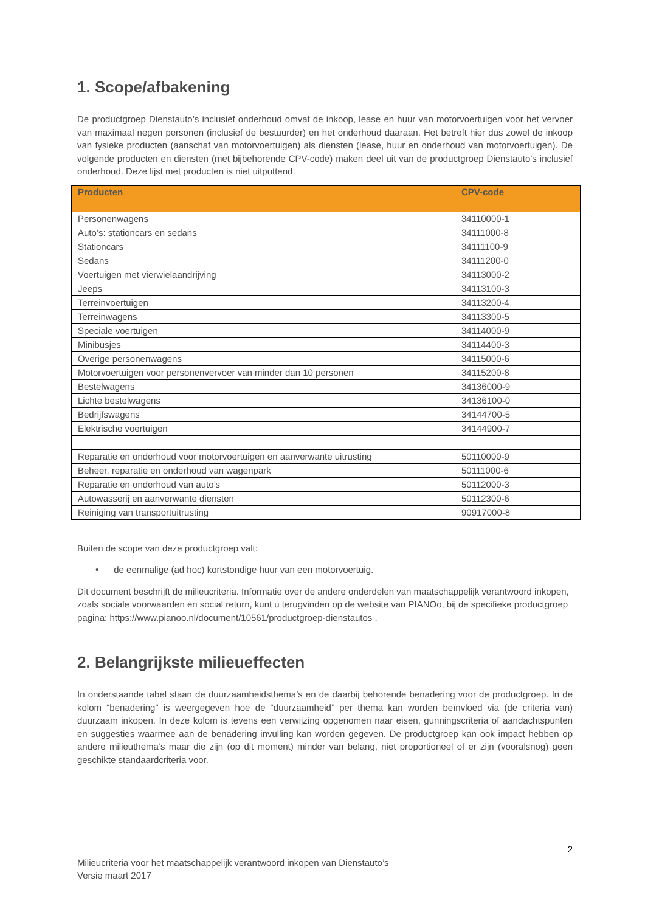1. Scope/afbakening
De productgroep Dienstauto’s inclusief onderhoud omvat de inkoop, lease en huur van motorvoertuigen voor het vervoer van maximaal negen personen (inclusief de bestuurder) en het onderhoud daaraan. Het betreft hier dus zowel de inkoop van fysieke producten (aanschaf van motorvoertuigen) als diensten (lease, huur en onderhoud van motorvoertuigen). De volgende producten en diensten (met bijbehorende CPV-code) maken deel uit van de productgroep Dienstauto’s inclusief onderhoud. Deze lijst met producten is niet uitputtend.
| Producten | CPV-code |
| --- | --- |
| Personenwagens | 34110000-1 |
| Auto’s: stationcars en sedans | 34111000-8 |
| Stationcars | 34111100-9 |
| Sedans | 34111200-0 |
| Voertuigen met vierwielaandrijving | 34113000-2 |
| Jeeps | 34113100-3 |
| Terreinvoertuigen | 34113200-4 |
| Terreinwagens | 34113300-5 |
| Speciale voertuigen | 34114000-9 |
| Minibusjes | 34114400-3 |
| Overige personenwagens | 34115000-6 |
| Motorvoertuigen voor personenvervoer van minder dan 10 personen | 34115200-8 |
| Bestelwagens | 34136000-9 |
| Lichte bestelwagens | 34136100-0 |
| Bedrijfswagens | 34144700-5 |
| Elektrische voertuigen | 34144900-7 |
| Reparatie en onderhoud voor motorvoertuigen en aanverwante uitrusting | 50110000-9 |
| Beheer, reparatie en onderhoud van wagenpark | 50111000-6 |
| Reparatie en onderhoud van auto’s | 50112000-3 |
| Autowasserij en aanverwante diensten | 50112300-6 |
| Reiniging van transportuitrusting | 90917000-8 |
Buiten de scope van deze productgroep valt:
• de eenmalige (ad hoc) kortstondige huur van een motorvoertuig.
Dit document beschrijft de milieucriteria. Informatie over de andere onderdelen van maatschappelijk verantwoord inkopen, zoals sociale voorwaarden en social return, kunt u terugvinden op de website van PIANOo, bij de specifieke productgroep pagina: https://www.pianoo.nl/document/10561/productgroep-dienstautos .
2. Belangrijkste milieueffecten
In onderstaande tabel staan de duurzaamheidsthema’s en de daarbij behorende benadering voor de productgroep. In de kolom “benadering” is weergegeven hoe de “duurzaamheid” per thema kan worden beïnvloed via (de criteria van) duurzaam inkopen. In deze kolom is tevens een verwijzing opgenomen naar eisen, gunningscriteria of aandachtspunten en suggesties waarmee aan de benadering invulling kan worden gegeven. De productgroep kan ook impact hebben op andere milieuthema’s maar die zijn (op dit moment) minder van belang, niet proportioneel of er zijn (vooralsnog) geen geschikte standaardcriteria voor.
2
Milieucriteria voor het maatschappelijk verantwoord inkopen van Dienstauto’s
Versie maart 2017